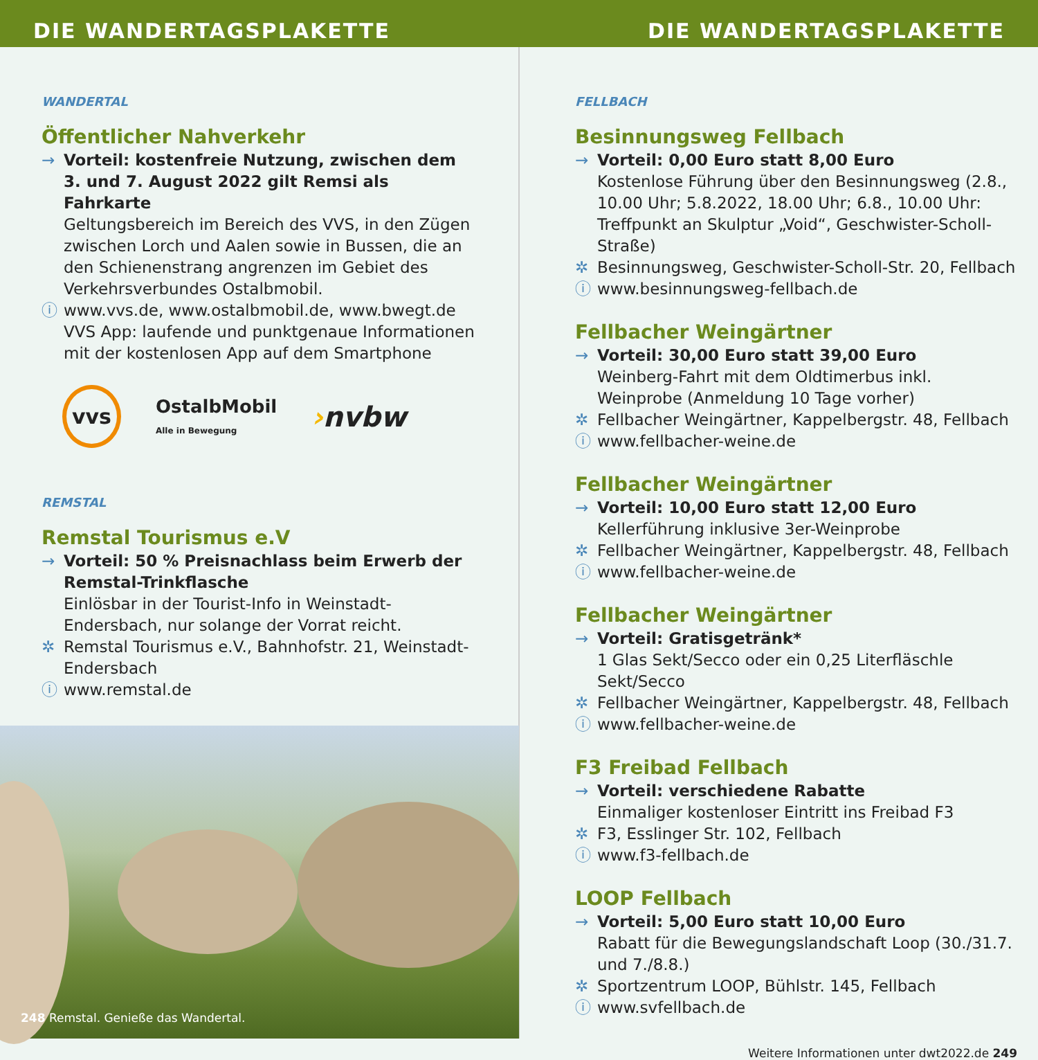DIE WANDERTAGSPLAKETTE DIE WANDERTAGSPLAKETTE
WANDERTAL
Öffentlicher Nahverkehr
→ Vorteil: kostenfreie Nutzung, zwischen dem 3. und 7. August 2022 gilt Remsi als Fahrkarte
Geltungsbereich im Bereich des VVS, in den Zügen zwischen Lorch und Aalen sowie in Bussen, die an den Schienenstrang angrenzen im Gebiet des Verkehrsverbundes Ostalbmobil.
ⓘ www.vvs.de, www.ostalbmobil.de, www.bwegt.de
VVS App: laufende und punktgenaue Informationen mit der kostenlosen App auf dem Smartphone
vvs OstalbMobil
Alle in Bewegung ›nvbw
REMSTAL
Remstal Tourismus e.V
→ Vorteil: 50 % Preisnachlass beim Erwerb der Remstal-Trinkflasche
Einlösbar in der Tourist-Info in Weinstadt-Endersbach, nur solange der Vorrat reicht.
✲ Remstal Tourismus e.V., Bahnhofstr. 21, Weinstadt-Endersbach
ⓘ www.remstal.de
248 Remstal. Genieße das Wandertal.
FELLBACH
Besinnungsweg Fellbach
→ Vorteil: 0,00 Euro statt 8,00 Euro
Kostenlose Führung über den Besinnungsweg (2.8., 10.00 Uhr; 5.8.2022, 18.00 Uhr; 6.8., 10.00 Uhr: Treffpunkt an Skulptur „Void“, Geschwister-Scholl-Straße)
✲ Besinnungsweg, Geschwister-Scholl-Str. 20, Fellbach
ⓘ www.besinnungsweg-fellbach.de
Fellbacher Weingärtner
→ Vorteil: 30,00 Euro statt 39,00 Euro
Weinberg-Fahrt mit dem Oldtimerbus inkl. Weinprobe (Anmeldung 10 Tage vorher)
✲ Fellbacher Weingärtner, Kappelbergstr. 48, Fellbach
ⓘ www.fellbacher-weine.de
Fellbacher Weingärtner
→ Vorteil: 10,00 Euro statt 12,00 Euro
Kellerführung inklusive 3er-Weinprobe
✲ Fellbacher Weingärtner, Kappelbergstr. 48, Fellbach
ⓘ www.fellbacher-weine.de
Fellbacher Weingärtner
→ Vorteil: Gratisgetränk*
1 Glas Sekt/Secco oder ein 0,25 Literfläschle Sekt/Secco
✲ Fellbacher Weingärtner, Kappelbergstr. 48, Fellbach
ⓘ www.fellbacher-weine.de
F3 Freibad Fellbach
→ Vorteil: verschiedene Rabatte
Einmaliger kostenloser Eintritt ins Freibad F3
✲ F3, Esslinger Str. 102, Fellbach
ⓘ www.f3-fellbach.de
LOOP Fellbach
→ Vorteil: 5,00 Euro statt 10,00 Euro
Rabatt für die Bewegungslandschaft Loop (30./31.7. und 7./8.8.)
✲ Sportzentrum LOOP, Bühlstr. 145, Fellbach
ⓘ www.svfellbach.de
Weitere Informationen unter dwt2022.de 249